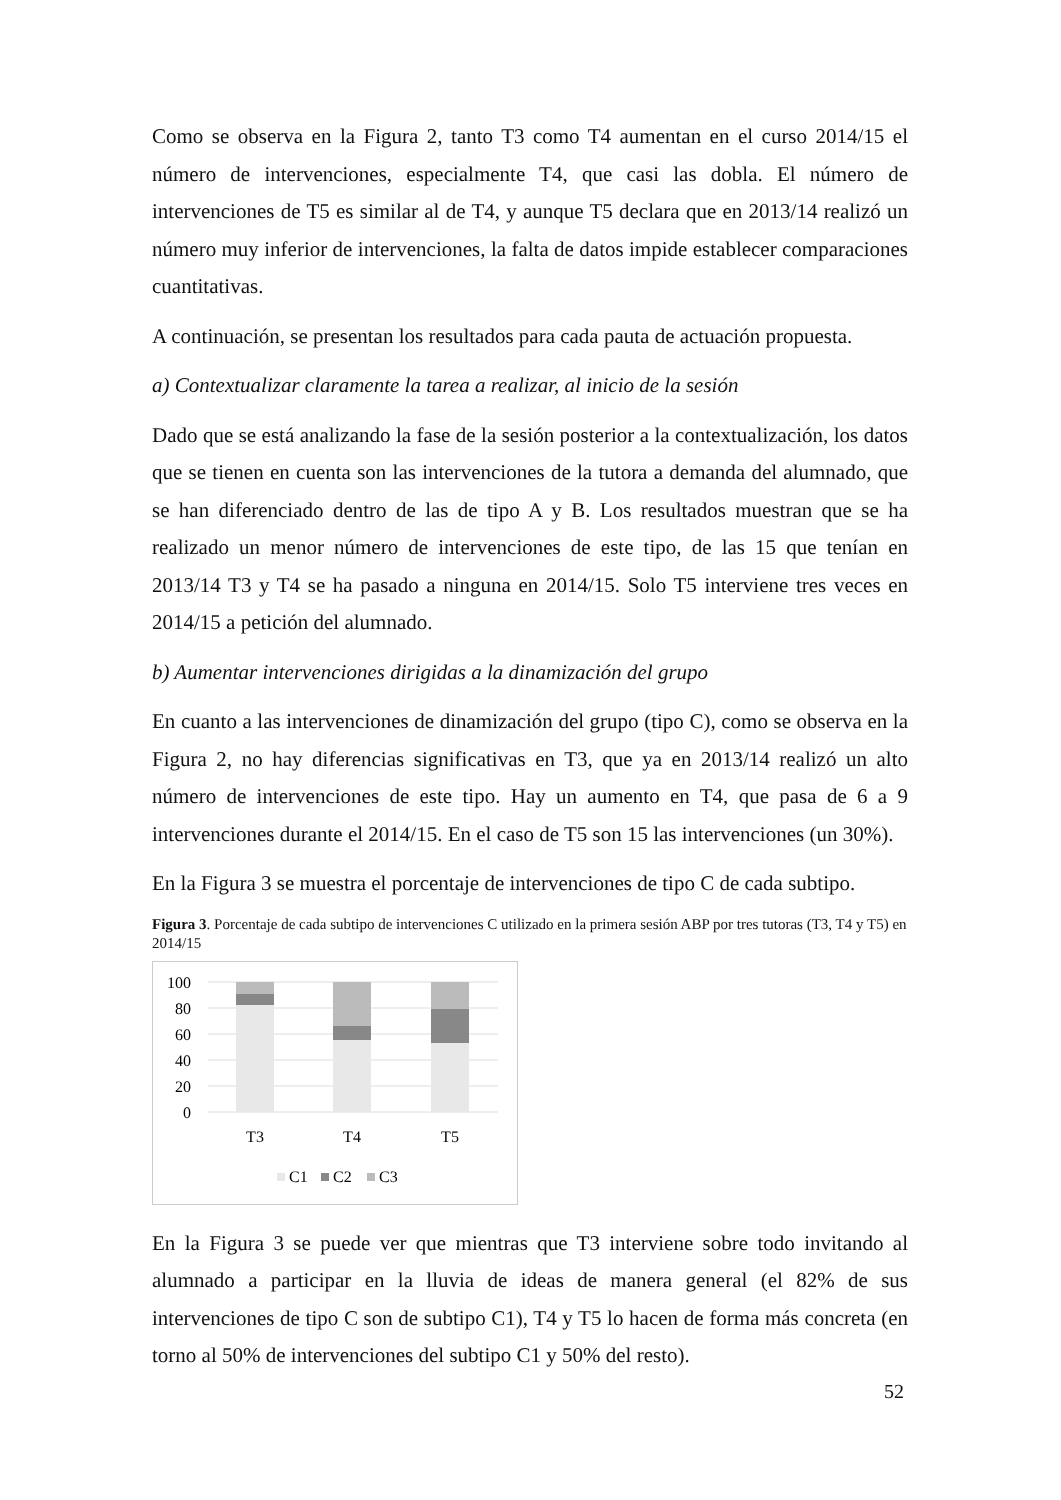Como se observa en la Figura 2, tanto T3 como T4 aumentan en el curso 2014/15 el número de intervenciones, especialmente T4, que casi las dobla. El número de intervenciones de T5 es similar al de T4, y aunque T5 declara que en 2013/14 realizó un número muy inferior de intervenciones, la falta de datos impide establecer comparaciones cuantitativas.
A continuación, se presentan los resultados para cada pauta de actuación propuesta.
a) Contextualizar claramente la tarea a realizar, al inicio de la sesión
Dado que se está analizando la fase de la sesión posterior a la contextualización, los datos que se tienen en cuenta son las intervenciones de la tutora a demanda del alumnado, que se han diferenciado dentro de las de tipo A y B. Los resultados muestran que se ha realizado un menor número de intervenciones de este tipo, de las 15 que tenían en 2013/14 T3 y T4 se ha pasado a ninguna en 2014/15. Solo T5 interviene tres veces en 2014/15 a petición del alumnado.
b) Aumentar intervenciones dirigidas a la dinamización del grupo
En cuanto a las intervenciones de dinamización del grupo (tipo C), como se observa en la Figura 2, no hay diferencias significativas en T3, que ya en 2013/14 realizó un alto número de intervenciones de este tipo. Hay un aumento en T4, que pasa de 6 a 9 intervenciones durante el 2014/15. En el caso de T5 son 15 las intervenciones (un 30%).
En la Figura 3 se muestra el porcentaje de intervenciones de tipo C de cada subtipo.
Figura 3. Porcentaje de cada subtipo de intervenciones C utilizado en la primera sesión ABP por tres tutoras (T3, T4 y T5) en 2014/15
100
80
60
40
20
0
T3
T4
T5
C1
C2
C3
En la Figura 3 se puede ver que mientras que T3 interviene sobre todo invitando al alumnado a participar en la lluvia de ideas de manera general (el 82% de sus intervenciones de tipo C son de subtipo C1), T4 y T5 lo hacen de forma más concreta (en torno al 50% de intervenciones del subtipo C1 y 50% del resto).
52